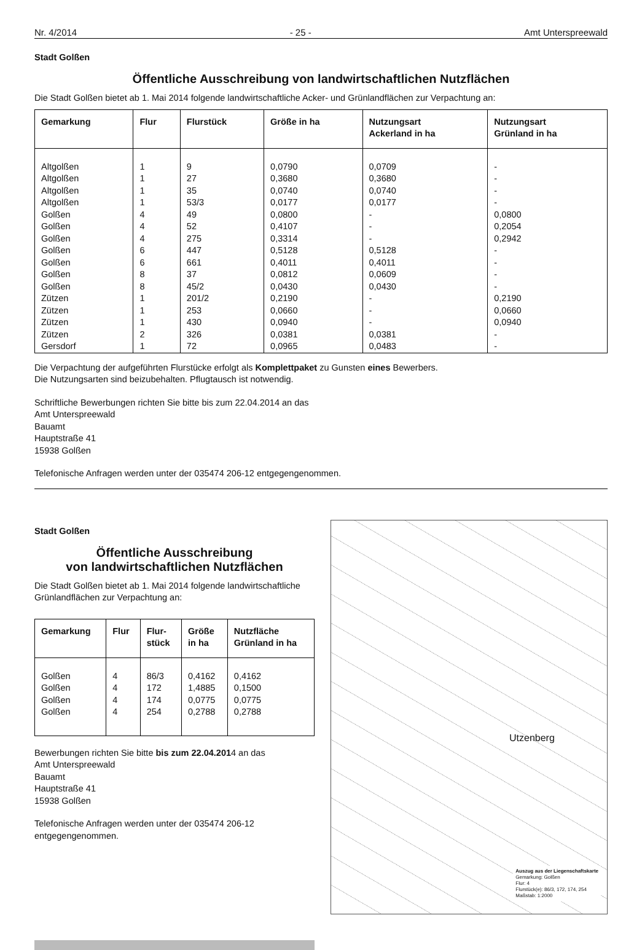Nr. 4/2014 - 25 - Amt Unterspreewald
Stadt Golßen
Öffentliche Ausschreibung von landwirtschaftlichen Nutzflächen
Die Stadt Golßen bietet ab 1. Mai 2014 folgende landwirtschaftliche Acker- und Grünlandflächen zur Verpachtung an:
| Gemarkung | Flur | Flurstück | Größe in ha | Nutzungsart Ackerland in ha | Nutzungsart Grünland in ha |
| --- | --- | --- | --- | --- | --- |
| Altgolßen | 1 | 9 | 0,0790 | 0,0709 | - |
| Altgolßen | 1 | 27 | 0,3680 | 0,3680 | - |
| Altgolßen | 1 | 35 | 0,0740 | 0,0740 | - |
| Altgolßen | 1 | 53/3 | 0,0177 | 0,0177 | - |
| Golßen | 4 | 49 | 0,0800 | - | 0,0800 |
| Golßen | 4 | 52 | 0,4107 | - | 0,2054 |
| Golßen | 4 | 275 | 0,3314 | - | 0,2942 |
| Golßen | 6 | 447 | 0,5128 | 0,5128 | - |
| Golßen | 6 | 661 | 0,4011 | 0,4011 | - |
| Golßen | 8 | 37 | 0,0812 | 0,0609 | - |
| Golßen | 8 | 45/2 | 0,0430 | 0,0430 | - |
| Zützen | 1 | 201/2 | 0,2190 | - | 0,2190 |
| Zützen | 1 | 253 | 0,0660 | - | 0,0660 |
| Zützen | 1 | 430 | 0,0940 | - | 0,0940 |
| Zützen | 2 | 326 | 0,0381 | 0,0381 | - |
| Gersdorf | 1 | 72 | 0,0965 | 0,0483 | - |
Die Verpachtung der aufgeführten Flurstücke erfolgt als Komplettpaket zu Gunsten eines Bewerbers.
Die Nutzungsarten sind beizubehalten. Pflugtausch ist notwendig.
Schriftliche Bewerbungen richten Sie bitte bis zum 22.04.2014 an das
Amt Unterspreewald
Bauamt
Hauptstraße 41
15938 Golßen
Telefonische Anfragen werden unter der 035474 206-12 entgegengenommen.
Stadt Golßen
Öffentliche Ausschreibung
von landwirtschaftlichen Nutzflächen
Die Stadt Golßen bietet ab 1. Mai 2014 folgende landwirtschaftliche Grünlandflächen zur Verpachtung an:
| Gemarkung | Flur | Flur- stück | Größe in ha | Nutzfläche Grünland in ha |
| --- | --- | --- | --- | --- |
| Golßen | 4 | 86/3 | 0,4162 | 0,4162 |
| Golßen | 4 | 172 | 1,4885 | 0,1500 |
| Golßen | 4 | 174 | 0,0775 | 0,0775 |
| Golßen | 4 | 254 | 0,2788 | 0,2788 |
Bewerbungen richten Sie bitte bis zum 22.04.2014 an das
Amt Unterspreewald
Bauamt
Hauptstraße 41
15938 Golßen
Telefonische Anfragen werden unter der 035474 206-12 entgegengenommen.
Utzenberg
Auszug aus der Liegenschaftskarte
Gemarkung: Golßen
Flur: 4
Flurstück(e): 86/3, 172, 174, 254
Maßstab: 1:2000